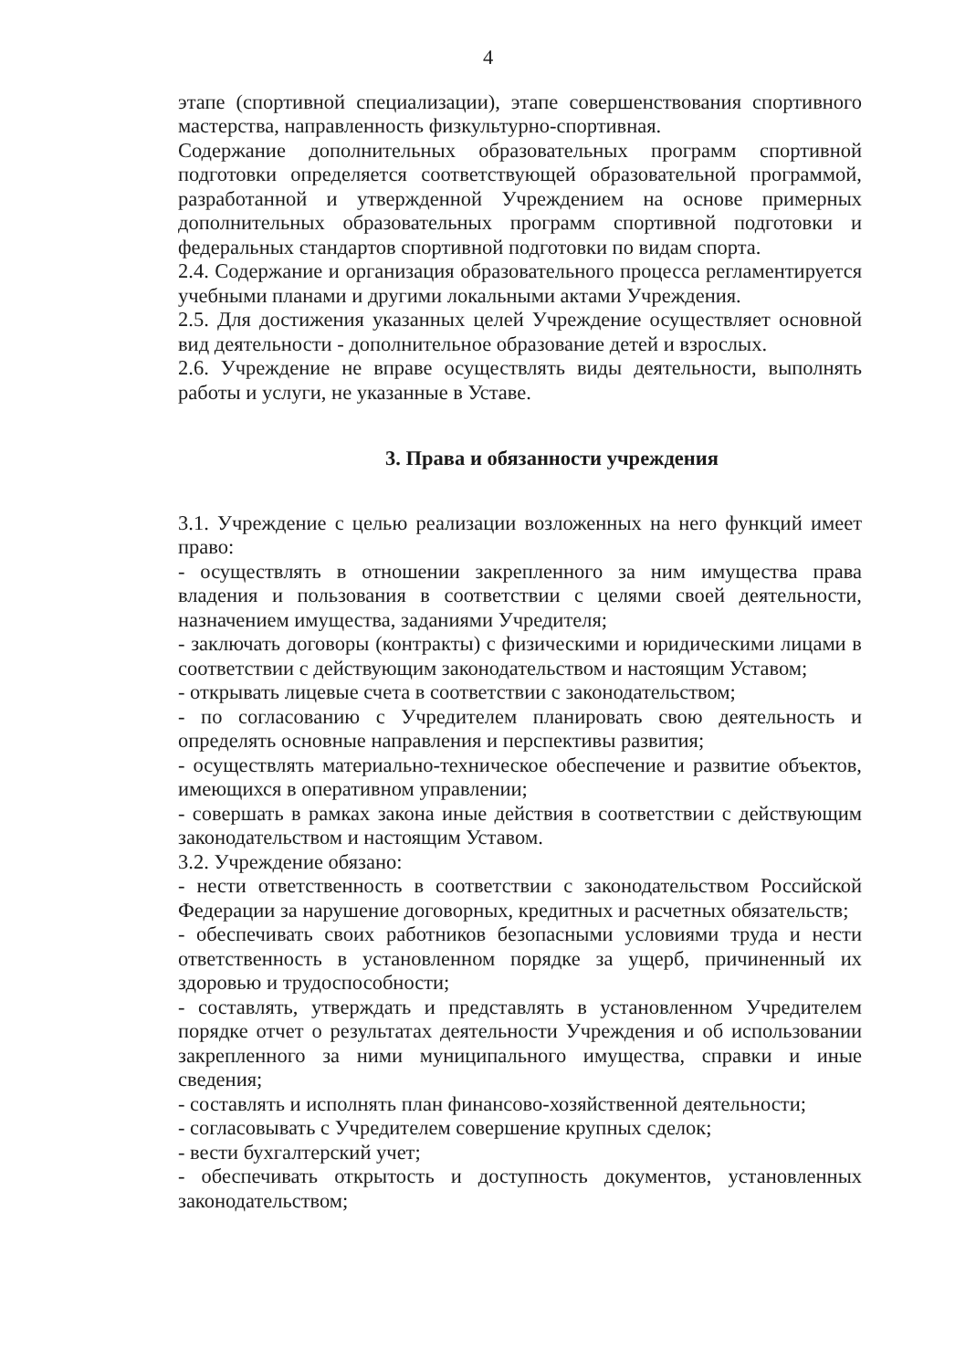4
этапе (спортивной специализации), этапе совершенствования спортивного мастерства, направленность физкультурно-спортивная.
Содержание дополнительных образовательных программ спортивной подготовки определяется соответствующей образовательной программой, разработанной и утвержденной Учреждением на основе примерных дополнительных образовательных программ спортивной подготовки и федеральных стандартов спортивной подготовки по видам спорта.
2.4. Содержание и организация образовательного процесса регламентируется учебными планами и другими локальными актами Учреждения.
2.5. Для достижения указанных целей Учреждение осуществляет основной вид деятельности - дополнительное образование детей и взрослых.
2.6. Учреждение не вправе осуществлять виды деятельности, выполнять работы и услуги, не указанные в Уставе.
3. Права и обязанности учреждения
3.1. Учреждение с целью реализации возложенных на него функций имеет право:
- осуществлять в отношении закрепленного за ним имущества права владения и пользования в соответствии с целями своей деятельности, назначением имущества, заданиями Учредителя;
- заключать договоры (контракты) с физическими и юридическими лицами в соответствии с действующим законодательством и настоящим Уставом;
- открывать лицевые счета в соответствии с законодательством;
- по согласованию с Учредителем планировать свою деятельность и определять основные направления и перспективы развития;
- осуществлять материально-техническое обеспечение и развитие объектов, имеющихся в оперативном управлении;
- совершать в рамках закона иные действия в соответствии с действующим законодательством и настоящим Уставом.
3.2. Учреждение обязано:
- нести ответственность в соответствии с законодательством Российской Федерации за нарушение договорных, кредитных и расчетных обязательств;
- обеспечивать своих работников безопасными условиями труда и нести ответственность в установленном порядке за ущерб, причиненный их здоровью и трудоспособности;
- составлять, утверждать и представлять в установленном Учредителем порядке отчет о результатах деятельности Учреждения и об использовании закрепленного за ними муниципального имущества, справки и иные сведения;
- составлять и исполнять план финансово-хозяйственной деятельности;
- согласовывать с Учредителем совершение крупных сделок;
- вести бухгалтерский учет;
- обеспечивать открытость и доступность документов, установленных законодательством;